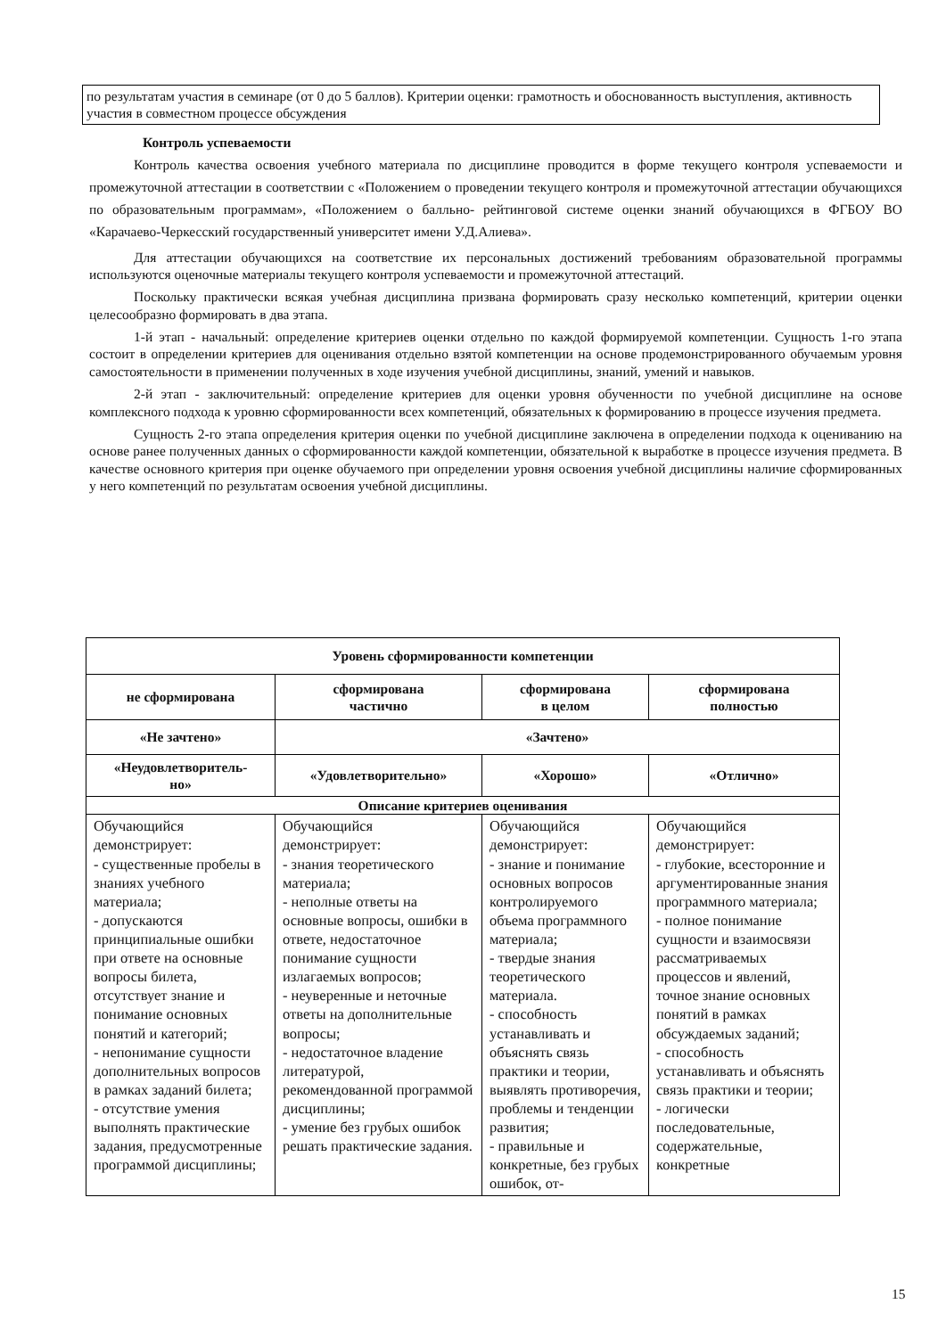по результатам участия в семинаре (от 0 до 5 баллов). Критерии оценки: грамотность и обоснованность выступления, активность участия в совместном процессе обсуждения
Контроль успеваемости
Контроль качества освоения учебного материала по дисциплине проводится в форме текущего контроля успеваемости и промежуточной аттестации в соответствии с «Положением о проведении текущего контроля и промежуточной аттестации обучающихся по образовательным программам», «Положением о балльно- рейтинговой системе оценки знаний обучающихся в ФГБОУ ВО «Карачаево-Черкесский государственный университет имени У.Д.Алиева».
Для аттестации обучающихся на соответствие их персональных достижений требованиям образовательной программы используются оценочные материалы текущего контроля успеваемости и промежуточной аттестаций.
Поскольку практически всякая учебная дисциплина призвана формировать сразу несколько компетенций, критерии оценки целесообразно формировать в два этапа.
1-й этап - начальный: определение критериев оценки отдельно по каждой формируемой компетенции. Сущность 1-го этапа состоит в определении критериев для оценивания отдельно взятой компетенции на основе продемонстрированного обучаемым уровня самостоятельности в применении полученных в ходе изучения учебной дисциплины, знаний, умений и навыков.
2-й этап - заключительный: определение критериев для оценки уровня обученности по учебной дисциплине на основе комплексного подхода к уровню сформированности всех компетенций, обязательных к формированию в процессе изучения предмета.
Сущность 2-го этапа определения критерия оценки по учебной дисциплине заключена в определении подхода к оцениванию на основе ранее полученных данных о сформированности каждой компетенции, обязательной к выработке в процессе изучения предмета. В качестве основного критерия при оценке обучаемого при определении уровня освоения учебной дисциплины наличие сформированных у него компетенций по результатам освоения учебной дисциплины.
| Уровень сформированности компетенции | | | |
| --- | --- | --- | --- |
| не сформирована | сформирована частично | сформирована в целом | сформирована полностью |
| «Не зачтено» | «Зачтено» | | |
| «Неудовлетворитель- но» | «Удовлетворительно» | «Хорошо» | «Отлично» |
| Описание критериев оценивания | | | |
| Обучающийся демонстрирует: - существенные пробелы в знаниях учебного материала; - допускаются принципиальные ошибки при ответе на основные вопросы билета, отсутствует знание и понимание основных понятий и категорий; - непонимание сущности дополнительных вопросов в рамках заданий билета; - отсутствие умения выполнять практические задания, предусмотренные программой дисциплины; | Обучающийся демонстрирует: - знания теоретического материала; - неполные ответы на основные вопросы, ошибки в ответе, недостаточное понимание сущности излагаемых вопросов; - неуверенные и неточные ответы на дополнительные вопросы; - недостаточное владение литературой, рекомендованной программой дисциплины; - умение без грубых ошибок решать практические задания. | Обучающийся демонстрирует: - знание и понимание основных вопросов контролируемого объема программного материала; - твердые знания теоретического материала. - способность устанавливать и объяснять связь практики и теории, выявлять противоречия, проблемы и тенденции развития; - правильные и конкретные, без грубых ошибок, от- | Обучающийся демонстрирует: - глубокие, всесторонние и аргументированные знания программного материала; - полное понимание сущности и взаимосвязи рассматриваемых процессов и явлений, точное знание основных понятий в рамках обсуждаемых заданий; - способность устанавливать и объяснять связь практики и теории; - логически последовательные, содержательные, конкретные |
15